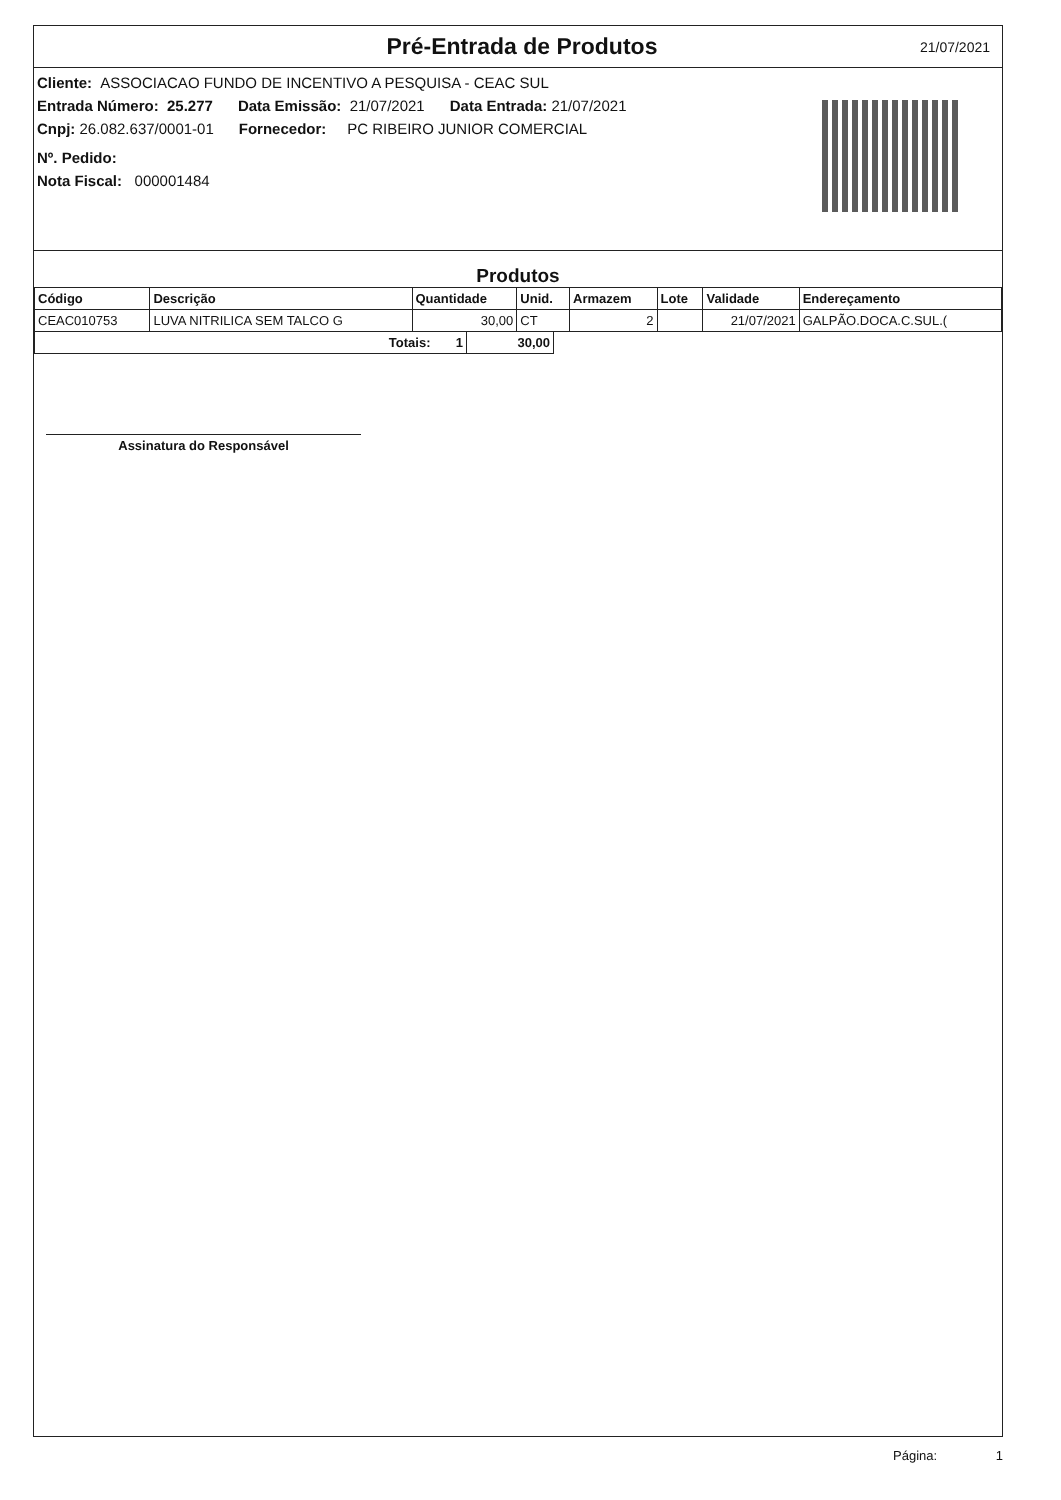Pré-Entrada de Produtos
21/07/2021
Cliente: ASSOCIACAO FUNDO DE INCENTIVO A PESQUISA - CEAC SUL
Entrada Número: 25.277 Data Emissão: 21/07/2021 Data Entrada: 21/07/2021
Cnpj: 26.082.637/0001-01 Fornecedor: PC RIBEIRO JUNIOR COMERCIAL
Nº. Pedido:
Nota Fiscal: 000001484
Produtos
| Código | Descrição | Quantidade | Unid. | Armazem | Lote | Validade | Endereçamento |
| --- | --- | --- | --- | --- | --- | --- | --- |
| CEAC010753 | LUVA NITRILICA SEM TALCO G | 30,00 | CT | 2 | | 21/07/2021 | GALPÃO.DOCA.C.SUL.( |
| Totais: 1 | 30,00 |
Assinatura do Responsável
Página: 1